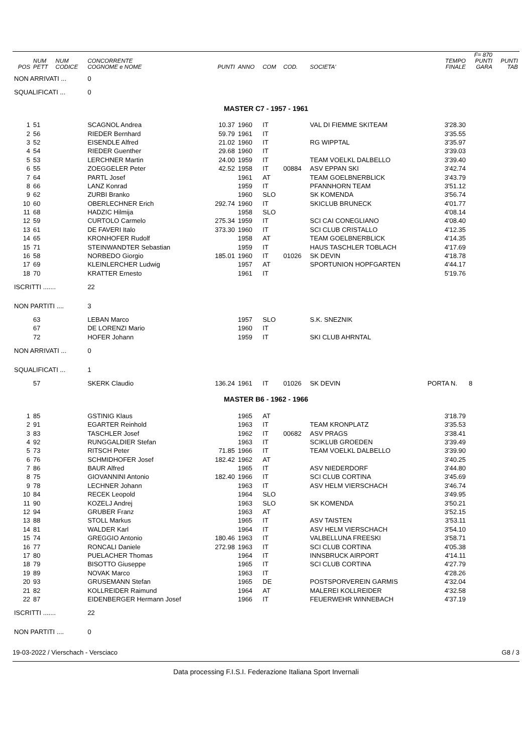| POS | NUM PETT | NUM CODICE | CONCORRENTE COGNOME e NOME | PUNTI | ANNO | COM | COD. | SOCIETA' | TEMPO FINALE | F= 870 PUNTI GARA | PUNTI TAB |
| --- | --- | --- | --- | --- | --- | --- | --- | --- | --- | --- | --- |
| NON ARRIVATI ... | | | 0 | | | | | | | | |
| SQUALIFICATI ... | | | 0 | | | | | | | | |
| MASTER C7 - 1957 - 1961 | | | | | | | | | | | |
| 1 | 51 | | SCAGNOL Andrea | 10.37 | 1960 | IT | | VAL DI FIEMME SKITEAM | 3'28.30 | | |
| 2 | 56 | | RIEDER Bernhard | 59.79 | 1961 | IT | | | 3'35.55 | | |
| 3 | 52 | | EISENDLE Alfred | 21.02 | 1960 | IT | | RG WIPPTAL | 3'35.97 | | |
| 4 | 54 | | RIEDER Guenther | 29.68 | 1960 | IT | | | 3'39.03 | | |
| 5 | 53 | | LERCHNER Martin | 24.00 | 1959 | IT | | TEAM VOELKL DALBELLO | 3'39.40 | | |
| 6 | 55 | | ZOEGGELER Peter | 42.52 | 1958 | IT | 00884 | ASV EPPAN SKI | 3'42.74 | | |
| 7 | 64 | | PARTL Josef | | 1961 | AT | | TEAM GOELBNERBLICK | 3'43.79 | | |
| 8 | 66 | | LANZ Konrad | | 1959 | IT | | PFANNHORN TEAM | 3'51.12 | | |
| 9 | 62 | | ZURBI Branko | | 1960 | SLO | | SK KOMENDA | 3'56.74 | | |
| 10 | 60 | | OBERLECHNER Erich | 292.74 | 1960 | IT | | SKICLUB BRUNECK | 4'01.77 | | |
| 11 | 68 | | HADZIC Hilmija | | 1958 | SLO | | | 4'08.14 | | |
| 12 | 59 | | CURTOLO Carmelo | 275.34 | 1959 | IT | | SCI CAI CONEGLIANO | 4'08.40 | | |
| 13 | 61 | | DE FAVERI Italo | 373.30 | 1960 | IT | | SCI CLUB CRISTALLO | 4'12.35 | | |
| 14 | 65 | | KRONHOFER Rudolf | | 1958 | AT | | TEAM GOELBNERBLICK | 4'14.35 | | |
| 15 | 71 | | STEINWANDTER Sebastian | | 1959 | IT | | HAUS TASCHLER TOBLACH | 4'17.69 | | |
| 16 | 58 | | NORBEDO Giorgio | 185.01 | 1960 | IT | 01026 | SK DEVIN | 4'18.78 | | |
| 17 | 69 | | KLEINLERCHER Ludwig | | 1957 | AT | | SPORTUNION HOPFGARTEN | 4'44.17 | | |
| 18 | 70 | | KRATTER Ernesto | | 1961 | IT | | | 5'19.76 | | |
| ISCRITTI ....... | | | 22 | | | | | | | | |
| NON PARTITI .... | | | 3 | | | | | | | | |
| | 63 | | LEBAN Marco | | 1957 | SLO | | S.K. SNEZNIK | | | |
| | 67 | | DE LORENZI Mario | | 1960 | IT | | | | | |
| | 72 | | HOFER Johann | | 1959 | IT | | SKI CLUB AHRNTAL | | | |
| NON ARRIVATI ... | | | 0 | | | | | | | | |
| SQUALIFICATI ... | | | 1 | | | | | | | | |
| | 57 | | SKERK Claudio | 136.24 | 1961 | IT | 01026 | SK DEVIN | PORTA N. | 8 | |
| MASTER B6 - 1962 - 1966 | | | | | | | | | | | |
| 1 | 85 | | GSTINIG Klaus | | 1965 | AT | | | 3'18.79 | | |
| 2 | 91 | | EGARTER Reinhold | | 1963 | IT | | TEAM KRONPLATZ | 3'35.53 | | |
| 3 | 83 | | TASCHLER Josef | | 1962 | IT | 00682 | ASV PRAGS | 3'38.41 | | |
| 4 | 92 | | RUNGGALDIER Stefan | | 1963 | IT | | SCIKLUB GROEDEN | 3'39.49 | | |
| 5 | 73 | | RITSCH Peter | 71.85 | 1966 | IT | | TEAM VOELKL DALBELLO | 3'39.90 | | |
| 6 | 76 | | SCHMIDHOFER Josef | 182.42 | 1962 | AT | | | 3'40.25 | | |
| 7 | 86 | | BAUR Alfred | | 1965 | IT | | ASV NIEDERDORF | 3'44.80 | | |
| 8 | 75 | | GIOVANNINI Antonio | 182.40 | 1966 | IT | | SCI CLUB CORTINA | 3'45.69 | | |
| 9 | 78 | | LECHNER Johann | | 1963 | IT | | ASV HELM VIERSCHACH | 3'46.74 | | |
| 10 | 84 | | RECEK Leopold | | 1964 | SLO | | | 3'49.95 | | |
| 11 | 90 | | KOZELJ Andrej | | 1963 | SLO | | SK KOMENDA | 3'50.21 | | |
| 12 | 94 | | GRUBER Franz | | 1963 | AT | | | 3'52.15 | | |
| 13 | 88 | | STOLL Markus | | 1965 | IT | | ASV TAISTEN | 3'53.11 | | |
| 14 | 81 | | WALDER Karl | | 1964 | IT | | ASV HELM VIERSCHACH | 3'54.10 | | |
| 15 | 74 | | GREGGIO Antonio | 180.46 | 1963 | IT | | VALBELLUNA FREESKI | 3'58.71 | | |
| 16 | 77 | | RONCALI Daniele | 272.98 | 1963 | IT | | SCI CLUB CORTINA | 4'05.38 | | |
| 17 | 80 | | PUELACHER Thomas | | 1964 | IT | | INNSBRUCK AIRPORT | 4'14.11 | | |
| 18 | 79 | | BISOTTO Giuseppe | | 1965 | IT | | SCI CLUB CORTINA | 4'27.79 | | |
| 19 | 89 | | NOVAK Marco | | 1963 | IT | | | 4'28.26 | | |
| 20 | 93 | | GRUSEMANN Stefan | | 1965 | DE | | POSTSPORVEREIN GARMIS | 4'32.04 | | |
| 21 | 82 | | KOLLREIDER Raimund | | 1964 | AT | | MALEREI KOLLREIDER | 4'32.58 | | |
| 22 | 87 | | EIDENBERGER Hermann Josef | | 1966 | IT | | FEUERWEHR WINNEBACH | 4'37.19 | | |
| ISCRITTI ....... | | | 22 | | | | | | | | |
| NON PARTITI .... | | | 0 | | | | | | | | |
19-03-2022 / Vierschach - Versciaco G8 / 3
Data processing F.I.S.I. Federazione Italiana Sport Invernali